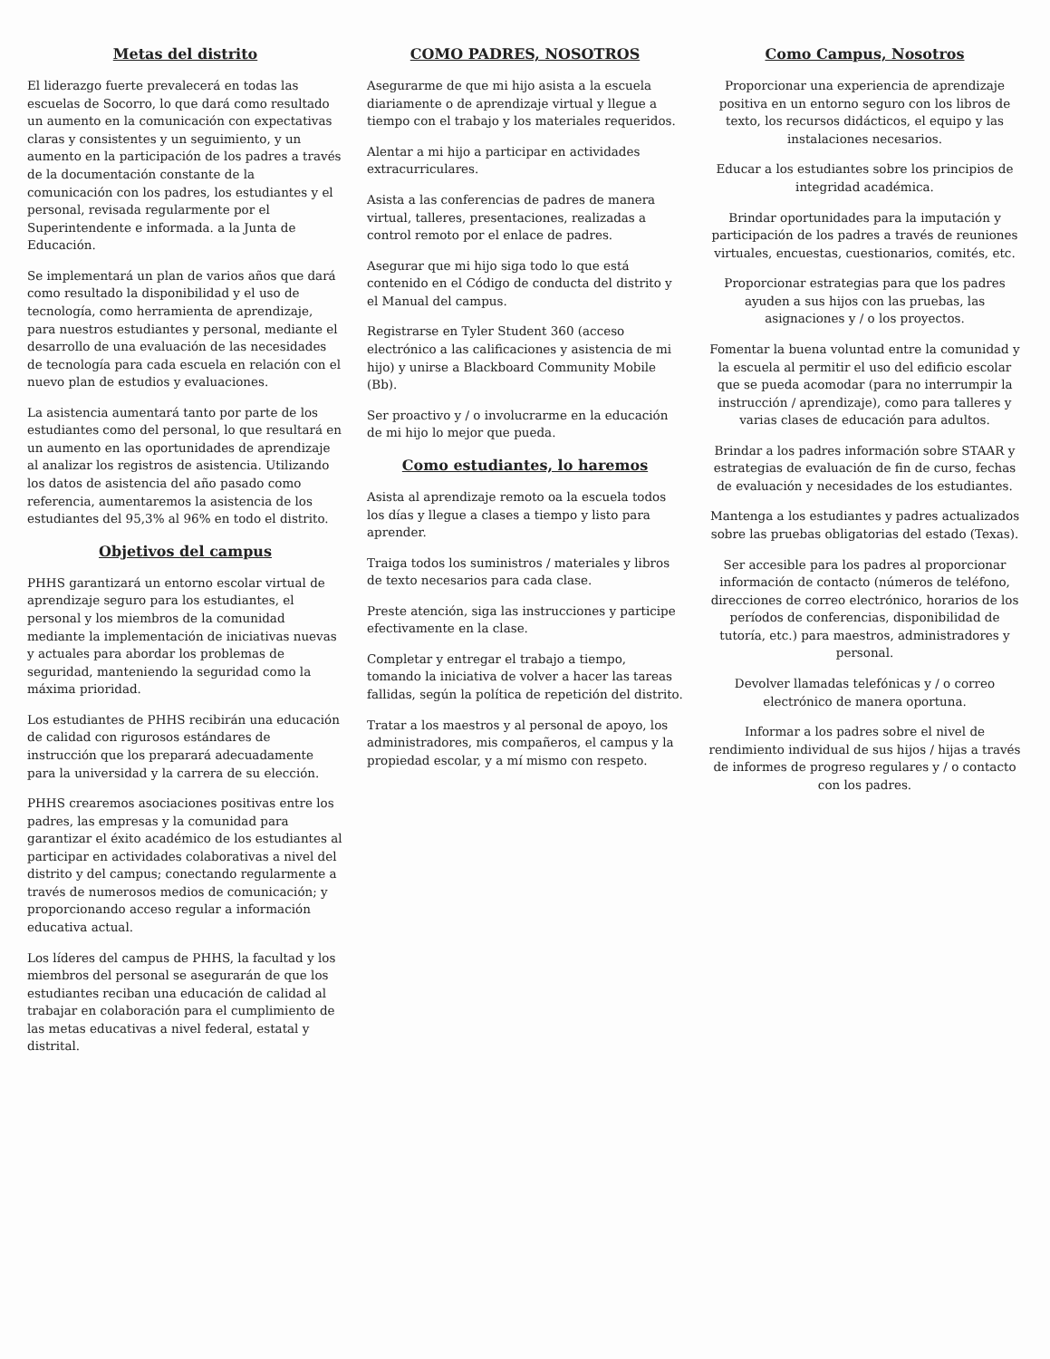Metas del distrito
El liderazgo fuerte prevalecerá en todas las escuelas de Socorro, lo que dará como resultado un aumento en la comunicación con expectativas claras y consistentes y un seguimiento, y un aumento en la participación de los padres a través de la documentación constante de la comunicación con los padres, los estudiantes y el personal, revisada regularmente por el Superintendente e informada. a la Junta de Educación.
Se implementará un plan de varios años que dará como resultado la disponibilidad y el uso de tecnología, como herramienta de aprendizaje, para nuestros estudiantes y personal, mediante el desarrollo de una evaluación de las necesidades de tecnología para cada escuela en relación con el nuevo plan de estudios y evaluaciones.
La asistencia aumentará tanto por parte de los estudiantes como del personal, lo que resultará en un aumento en las oportunidades de aprendizaje al analizar los registros de asistencia. Utilizando los datos de asistencia del año pasado como referencia, aumentaremos la asistencia de los estudiantes del 95,3% al 96% en todo el distrito.
Objetivos del campus
PHHS garantizará un entorno escolar virtual de aprendizaje seguro para los estudiantes, el personal y los miembros de la comunidad mediante la implementación de iniciativas nuevas y actuales para abordar los problemas de seguridad, manteniendo la seguridad como la máxima prioridad.
Los estudiantes de PHHS recibirán una educación de calidad con rigurosos estándares de instrucción que los preparará adecuadamente para la universidad y la carrera de su elección.
PHHS crearemos asociaciones positivas entre los padres, las empresas y la comunidad para garantizar el éxito académico de los estudiantes al participar en actividades colaborativas a nivel del distrito y del campus; conectando regularmente a través de numerosos medios de comunicación; y proporcionando acceso regular a información educativa actual.
Los líderes del campus de PHHS, la facultad y los miembros del personal se asegurarán de que los estudiantes reciban una educación de calidad al trabajar en colaboración para el cumplimiento de las metas educativas a nivel federal, estatal y distrital.
COMO PADRES, NOSOTROS
Asegurarme de que mi hijo asista a la escuela diariamente o de aprendizaje virtual y llegue a tiempo con el trabajo y los materiales requeridos.
Alentar a mi hijo a participar en actividades extracurriculares.
Asista a las conferencias de padres de manera virtual, talleres, presentaciones, realizadas a control remoto por el enlace de padres.
Asegurar que mi hijo siga todo lo que está contenido en el Código de conducta del distrito y el Manual del campus.
Registrarse en Tyler Student 360 (acceso electrónico a las calificaciones y asistencia de mi hijo) y unirse a Blackboard Community Mobile (Bb).
Ser proactivo y / o involucrarme en la educación de mi hijo lo mejor que pueda.
Como estudiantes, lo haremos
Asista al aprendizaje remoto oa la escuela todos los días y llegue a clases a tiempo y listo para aprender.
Traiga todos los suministros / materiales y libros de texto necesarios para cada clase.
Preste atención, siga las instrucciones y participe efectivamente en la clase.
Completar y entregar el trabajo a tiempo, tomando la iniciativa de volver a hacer las tareas fallidas, según la política de repetición del distrito.
Tratar a los maestros y al personal de apoyo, los administradores, mis compañeros, el campus y la propiedad escolar, y a mí mismo con respeto.
Como Campus, Nosotros
Proporcionar una experiencia de aprendizaje positiva en un entorno seguro con los libros de texto, los recursos didácticos, el equipo y las instalaciones necesarios.
Educar a los estudiantes sobre los principios de integridad académica.
Brindar oportunidades para la imputación y participación de los padres a través de reuniones virtuales, encuestas, cuestionarios, comités, etc.
Proporcionar estrategias para que los padres ayuden a sus hijos con las pruebas, las asignaciones y / o los proyectos.
Fomentar la buena voluntad entre la comunidad y la escuela al permitir el uso del edificio escolar que se pueda acomodar (para no interrumpir la instrucción / aprendizaje), como para talleres y varias clases de educación para adultos.
Brindar a los padres información sobre STAAR y estrategias de evaluación de fin de curso, fechas de evaluación y necesidades de los estudiantes.
Mantenga a los estudiantes y padres actualizados sobre las pruebas obligatorias del estado (Texas).
Ser accesible para los padres al proporcionar información de contacto (números de teléfono, direcciones de correo electrónico, horarios de los períodos de conferencias, disponibilidad de tutoría, etc.) para maestros, administradores y personal.
Devolver llamadas telefónicas y / o correo electrónico de manera oportuna.
Informar a los padres sobre el nivel de rendimiento individual de sus hijos / hijas a través de informes de progreso regulares y / o contacto con los padres.